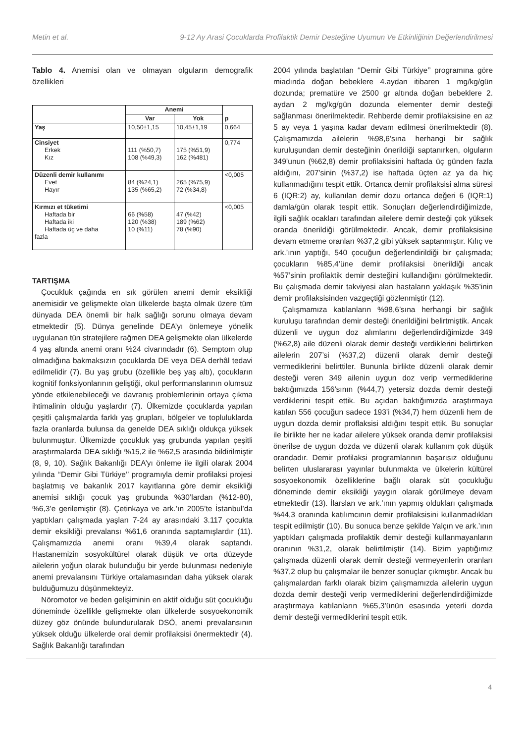Metin et al. 9-12 Ay Arasi Çocuklarda Profilaktik Demir Desteğine Uyumun Ve Etkinliğinin Değerlendirilmesi
Tablo 4. Anemisi olan ve olmayan olguların demografik özellikleri
| | Anemi | | p |
| --- | --- | --- | --- |
| | Var | Yok | |
| Yaş | 10,50±1,15 | 10,45±1,19 | 0,664 |
| Cinsiyet Erkek Kız | 111 (%50,7) 108 (%49,3) | 175 (%51,9) 162 (%481) | 0,774 |
| Düzenli demir kullanımı Evet Hayır | 84 (%24,1) 135 (%65,2) | 265 (%75,9) 72 (%34,8) | <0,005 |
| Kırmızı et tüketimi Haftada bir Haftada iki Haftada üç ve daha fazla | 66 (%58) 120 (%38) 10 (%11) | 47 (%42) 189 (%62) 78 (%90) | <0,005 |
TARTIŞMA
Çocukluk çağında en sık görülen anemi demir eksikliği anemisidir ve gelişmekte olan ülkelerde başta olmak üzere tüm dünyada DEA önemli bir halk sağlığı sorunu olmaya devam etmektedir (5). Dünya genelinde DEA’yı önlemeye yönelik uygulanan tün stratejilere rağmen DEA gelişmekte olan ülkelerde 4 yaş altında anemi oranı %24 civarındadır (6). Semptom olup olmadığına bakmaksızın çocuklarda DE veya DEA derhâl tedavi edilmelidir (7). Bu yaş grubu (özellikle beş yaş altı), çocukların kognitif fonksiyonlarının geliştiği, okul performanslarının olumsuz yönde etkilenebileceği ve davranış problemlerinin ortaya çıkma ihtimalinin olduğu yaşlardır (7). Ülkemizde çocuklarda yapılan çeşitli çalışmalarda farklı yaş grupları, bölgeler ve topluluklarda fazla oranlarda bulunsa da genelde DEA sıklığı oldukça yüksek bulunmuştur. Ülkemizde çocukluk yaş grubunda yapılan çeşitli araştırmalarda DEA sıklığı %15,2 ile %62,5 arasında bildirilmiştir (8, 9, 10). Sağlık Bakanlığı DEA’yı önleme ile ilgili olarak 2004 yılında ‘‘Demir Gibi Türkiye’’ programıyla demir profilaksi projesi başlatmış ve bakanlık 2017 kayıtlarına göre demir eksikliği anemisi sıklığı çocuk yaş grubunda %30’lardan (%12-80), %6,3’e gerilemiştir (8). Çetinkaya ve ark.’ın 2005’te İstanbul’da yaptıkları çalışmada yaşları 7-24 ay arasındaki 3.117 çocukta demir eksikliği prevalansı %61,6 oranında saptamışlardır (11). Çalışmamızda anemi oranı %39,4 olarak saptandı. Hastanemizin sosyokültürel olarak düşük ve orta düzeyde ailelerin yoğun olarak bulunduğu bir yerde bulunması nedeniyle anemi prevalansını Türkiye ortalamasından daha yüksek olarak bulduğumuzu düşünmekteyiz.
Nöromotor ve beden gelişiminin en aktif olduğu süt çocukluğu döneminde özellikle gelişmekte olan ülkelerde sosyoekonomik düzey göz önünde bulundurularak DSÖ, anemi prevalansının yüksek olduğu ülkelerde oral demir profilaksisi önermektedir (4). Sağlık Bakanlığı tarafından
2004 yılında başlatılan ‘‘Demir Gibi Türkiye’’ programına göre miadında doğan bebeklere 4.aydan itibaren 1 mg/kg/gün dozunda; prematüre ve 2500 gr altında doğan bebeklere 2. aydan 2 mg/kg/gün dozunda elementer demir desteği sağlanması önerilmektedir. Rehberde demir profilaksisine en az 5 ay veya 1 yaşına kadar devam edilmesi önerilmektedir (8). Çalışmamızda ailelerin %98,6’sına herhangi bir sağlık kuruluşundan demir desteğinin önerildiği saptanırken, olguların 349’unun (%62,8) demir profilaksisini haftada üç günden fazla aldığını, 207’sinin (%37,2) ise haftada üçten az ya da hiç kullanmadığını tespit ettik. Ortanca demir profilaksisi alma süresi 6 (IQR:2) ay, kullanılan demir dozu ortanca değeri 6 (IQR:1) damla/gün olarak tespit ettik. Sonuçları değerlendirdiğimizde, ilgili sağlık ocakları tarafından ailelere demir desteği çok yüksek oranda önerildiği görülmektedir. Ancak, demir profilaksisine devam etmeme oranları %37,2 gibi yüksek saptanmıştır. Kılıç ve ark.’ının yaptığı, 540 çocuğun değerlendirildiği bir çalışmada; çocukların %85,4’üne demir profilaksisi önerildiği ancak %57’sinin profilaktik demir desteğini kullandığını görülmektedir. Bu çalışmada demir takviyesi alan hastaların yaklaşık %35’inin demir profilaksisinden vazgeçtiği gözlenmiştir (12).
Çalışmamıza katılanların %98,6’sına herhangi bir sağlık kuruluşu tarafından demir desteği önerildiğini belirtmiştik. Ancak düzenli ve uygun doz alımlarını değerlendirdiğimizde 349 (%62,8) aile düzenli olarak demir desteği verdiklerini belirtirken ailelerin 207’si (%37,2) düzenli olarak demir desteği vermediklerini belirttiler. Bununla birlikte düzenli olarak demir desteği veren 349 ailenin uygun doz verip vermediklerine baktığımızda 156’sının (%44,7) yetersiz dozda demir desteği verdiklerini tespit ettik. Bu açıdan baktığımızda araştırmaya katılan 556 çocuğun sadece 193’i (%34,7) hem düzenli hem de uygun dozda demir proflaksisi aldığını tespit ettik. Bu sonuçlar ile birlikte her ne kadar ailelere yüksek oranda demir profilaksisi önerilse de uygun dozda ve düzenli olarak kullanım çok düşük orandadır. Demir profilaksi programlarının başarısız olduğunu belirten uluslararası yayınlar bulunmakta ve ülkelerin kültürel sosyoekonomik özelliklerine bağlı olarak süt çocukluğu döneminde demir eksikliği yaygın olarak görülmeye devam etmektedir (13). İlarslan ve ark.’ının yapmış oldukları çalışmada %44,3 oranında katılımcının demir profilaksisini kullanmadıkları tespit edilmiştir (10). Bu sonuca benze şekilde Yalçın ve ark.’ının yaptıkları çalışmada profilaktik demir desteği kullanmayanların oranının %31,2, olarak belirtilmiştir (14). Bizim yaptığımız çalışmada düzenli olarak demir desteği vermeyenlerin oranları %37,2 olup bu çalışmalar ile benzer sonuçlar çıkmıştır. Ancak bu çalışmalardan farklı olarak bizim çalışmamızda ailelerin uygun dozda demir desteği verip vermediklerini değerlendirdiğimizde araştırmaya katılanların %65,3’ünün esasında yeterli dozda demir desteği vermediklerini tespit ettik.
4